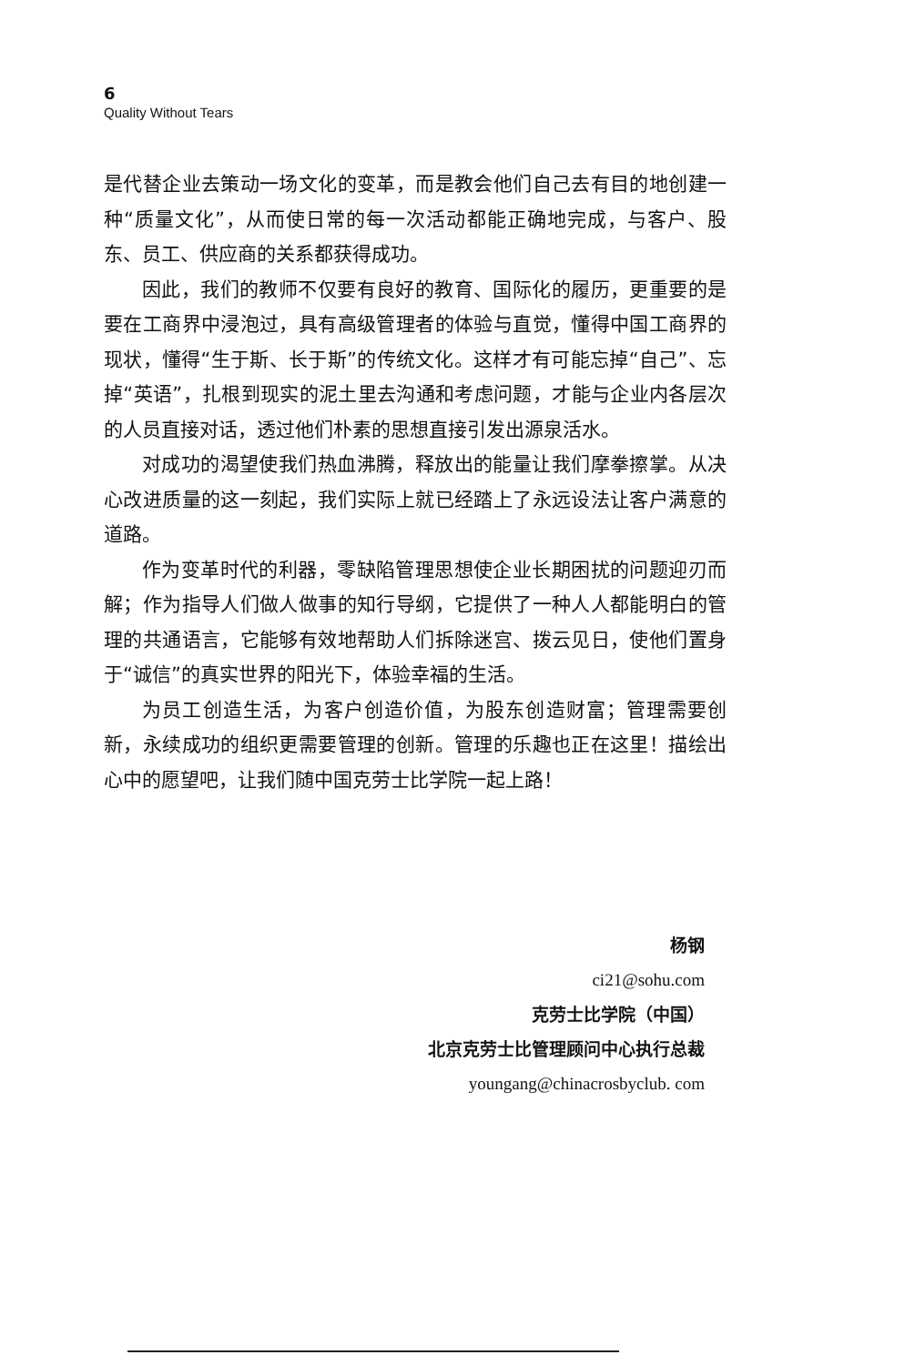6
Quality Without Tears
是代替企业去策动一场文化的变革，而是教会他们自己去有目的地创建一种“质量文化”，从而使日常的每一次活动都能正确地完成，与客户、股东、员工、供应商的关系都获得成功。
因此，我们的教师不仅要有良好的教育、国际化的履历，更重要的是要在工商界中浸泡过，具有高级管理者的体验与直觉，懂得中国工商界的现状，懂得“生于斯、长于斯”的传统文化。这样才有可能忘掉“自己”、忘掉“英语”，扎根到现实的泥土里去沟通和考虑问题，才能与企业内各层次的人员直接对话，透过他们朴素的思想直接引发出源泉活水。
对成功的渴望使我们热血沸腾，释放出的能量让我们摩拳擦掌。从决心改进质量的这一刻起，我们实际上就已经踏上了永远设法让客户满意的道路。
作为变革时代的利器，零缺陷管理思想使企业长期困扰的问题迎刃而解；作为指导人们做人做事的知行导纲，它提供了一种人人都能明白的管理的共通语言，它能够有效地帮助人们拆除迷宫、拨云见日，使他们置身于“诚信”的真实世界的阳光下，体验幸福的生活。
为员工创造生活，为客户创造价值，为股东创造财富；管理需要创新，永续成功的组织更需要管理的创新。管理的乐趣也正在这里！描绘出心中的愿望吧，让我们随中国克劳士比学院一起上路！
杨钢
ci21@sohu.com
克劳士比学院（中国）
北京克劳士比管理顾问中心执行总裁
youngang@chinacrosbyclub. com